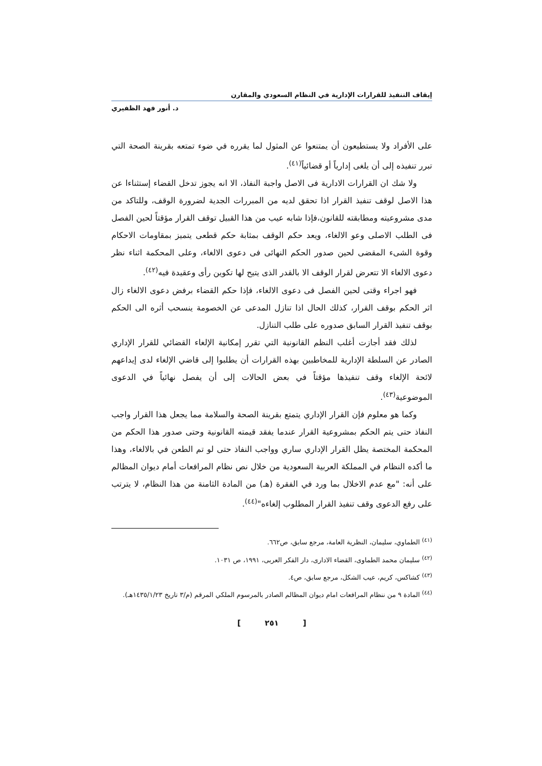إيقاف التنفيذ للقرارات الإدارية في النظام السعودي والمقارن
د. أنور فهد الظفيري
على الأفراد ولا يستطيعون أن يمتنعوا عن المثول لما يقرره في ضوء تمتعه بقرينة الصحة التي تبرر تنفيذه إلى أن يلغى إدارياً أو قضائياً<sup>(٤١)</sup>.
ولا شك ان القرارات الادارية فى الاصل واجبة النفاذ، الا انه يجوز تدخل القضاء إستثناءا عن هذا الاصل لوقف تنفيذ القرار اذا تحقق لديه من المبررات الجدية لضرورة الوقف، وللتاكد من مدى مشروعيته ومطابقته للقانون،فإذا شابه عيب من هذا القبيل توقف القرار مؤقتاً لحين الفصل فى الطلب الاصلى وعو الالغاء، ويعد حكم الوقف بمثابة حكم قطعى يتميز بمقاومات الاحكام وقوة الشىء المقضى لحين صدور الحكم النهائى فى دعوى الالغاء، وعلى المحكمة اثناء نظر دعوى الالغاء الا تتعرض لقرار الوقف الا بالقدر الذى يتيح لها تكوين رأى وعقيدة فيه<sup>(٤٢)</sup>.
فهو اجراء وقتى لحين الفصل فى دعوى الالغاء، فإذا حكم القضاء برفض دعوى الالغاء زال اثر الحكم بوقف القرار، كذلك الحال اذا تنازل المدعى عن الخصومة ينسحب أثره الى الحكم بوقف تنفيذ القرار السابق صدوره على طلب التنازل.
لذلك فقد أجازت أغلب النظم القانونية التي تقرر إمكانية الإلغاء القضائي للقرار الإداري الصادر عن السلطة الإدارية للمخاطبين بهذه القرارات أن يطلبوا إلى قاضي الإلغاء لدى إيداعهم لائحة الإلغاء وقف تنفيذها مؤقتاً في بعض الحالات إلى أن يفصل نهائياً في الدعوى الموضوعية<sup>(٤٣)</sup>.
وكما هو معلوم فإن القرار الإداري يتمتع بقرينة الصحة والسلامة مما يجعل هذا القرار واجب النفاذ حتى يتم الحكم بمشروعية القرار عندما يفقد قيمته القانونية وحتى صدور هذا الحكم من المحكمة المختصة يظل القرار الإداري ساري وواجب النفاذ حتى لو تم الطعن في بالالغاء، وهذا ما أكده النظام في المملكة العربية السعودية من خلال نص نظام المرافعات أمام ديوان المظالم على أنه: "مع عدم الاخلال بما ورد في الفقرة (هـ) من المادة الثامنة من هذا النظام، لا يترتب على رفع الدعوى وقف تنفيذ القرار المطلوب إلغاءه"<sup>(٤٤)</sup>.
<sup>(٤١)</sup> الطماوي، سليمان، النظرية العامة، مرجع سابق، ص٦٦٢.
<sup>(٤٢)</sup> سليمان محمد الطماوى، القضاء الادارى، دار الفكر العربى، ١٩٩١، ص ١٠٣١.
<sup>(٤٣)</sup> كشاكس، كريم، عيب الشكل، مرجع سابق، ص٤.
<sup>(٤٤)</sup> المادة ٩ من ننظام المرافعات امام ديوان المظالم الصادر بالمرسوم الملكي المرقم (م/٣ تاريخ ١٤٣٥/١/٢٣هـ).
[ ٢٥١ ]